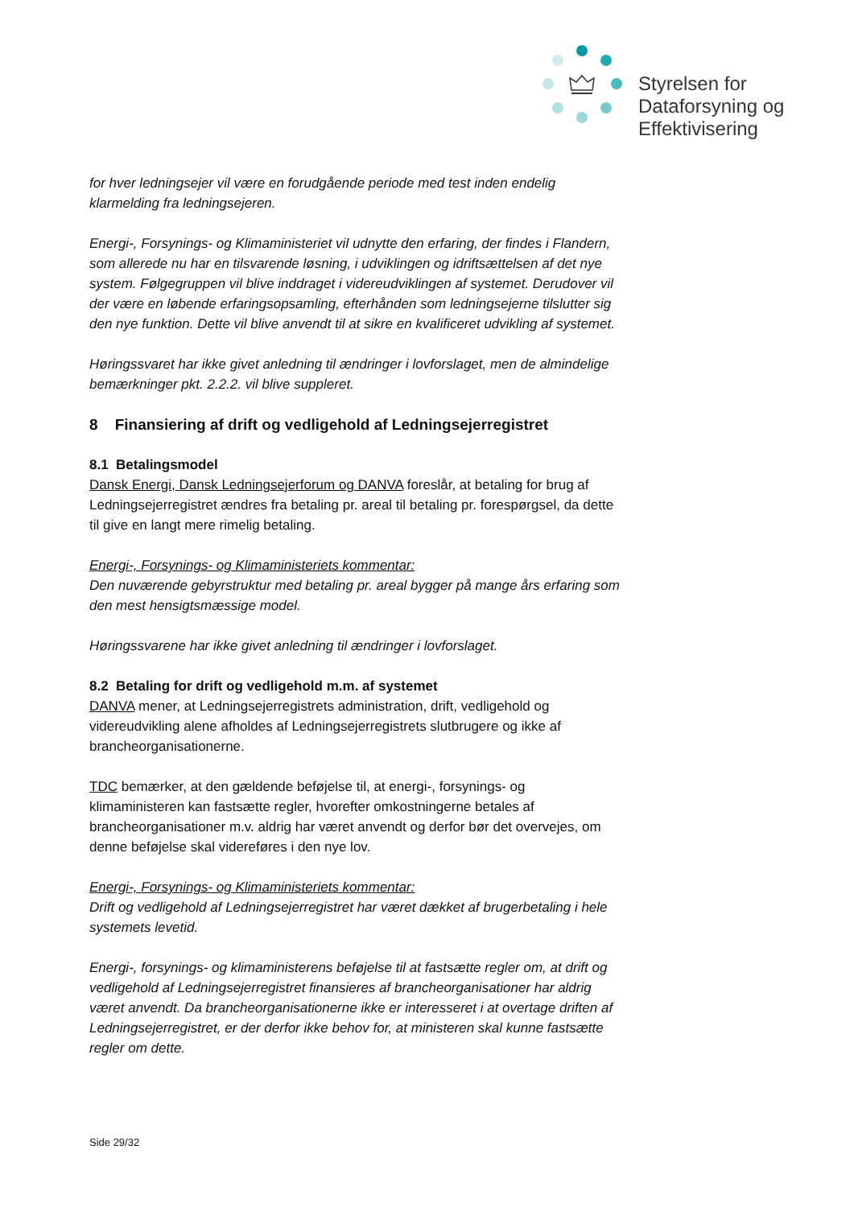Styrelsen for
Dataforsyning og
Effektivisering
for hver ledningsejer vil være en forudgående periode med test inden endelig klarmelding fra ledningsejeren.
Energi-, Forsynings- og Klimaministeriet vil udnytte den erfaring, der findes i Flandern, som allerede nu har en tilsvarende løsning, i udviklingen og idriftsættelsen af det nye system. Følgegruppen vil blive inddraget i videreudviklingen af systemet. Derudover vil der være en løbende erfaringsopsamling, efterhånden som ledningsejerne tilslutter sig den nye funktion. Dette vil blive anvendt til at sikre en kvalificeret udvikling af systemet.
Høringssvaret har ikke givet anledning til ændringer i lovforslaget, men de almindelige bemærkninger pkt. 2.2.2. vil blive suppleret.
8 Finansiering af drift og vedligehold af Ledningsejerregistret
8.1 Betalingsmodel
Dansk Energi, Dansk Ledningsejerforum og DANVA foreslår, at betaling for brug af Ledningsejerregistret ændres fra betaling pr. areal til betaling pr. forespørgsel, da dette til give en langt mere rimelig betaling.
Energi-, Forsynings- og Klimaministeriets kommentar:
Den nuværende gebyrstruktur med betaling pr. areal bygger på mange års erfaring som den mest hensigtsmæssige model.
Høringssvarene har ikke givet anledning til ændringer i lovforslaget.
8.2 Betaling for drift og vedligehold m.m. af systemet
DANVA mener, at Ledningsejerregistrets administration, drift, vedligehold og videreudvikling alene afholdes af Ledningsejerregistrets slutbrugere og ikke af brancheorganisationerne.
TDC bemærker, at den gældende beføjelse til, at energi-, forsynings- og klimaministeren kan fastsætte regler, hvorefter omkostningerne betales af brancheorganisationer m.v. aldrig har været anvendt og derfor bør det overvejes, om denne beføjelse skal videreføres i den nye lov.
Energi-, Forsynings- og Klimaministeriets kommentar:
Drift og vedligehold af Ledningsejerregistret har været dækket af brugerbetaling i hele systemets levetid.
Energi-, forsynings- og klimaministerens beføjelse til at fastsætte regler om, at drift og vedligehold af Ledningsejerregistret finansieres af brancheorganisationer har aldrig været anvendt. Da brancheorganisationerne ikke er interesseret i at overtage driften af Ledningsejerregistret, er der derfor ikke behov for, at ministeren skal kunne fastsætte regler om dette.
Side 29/32